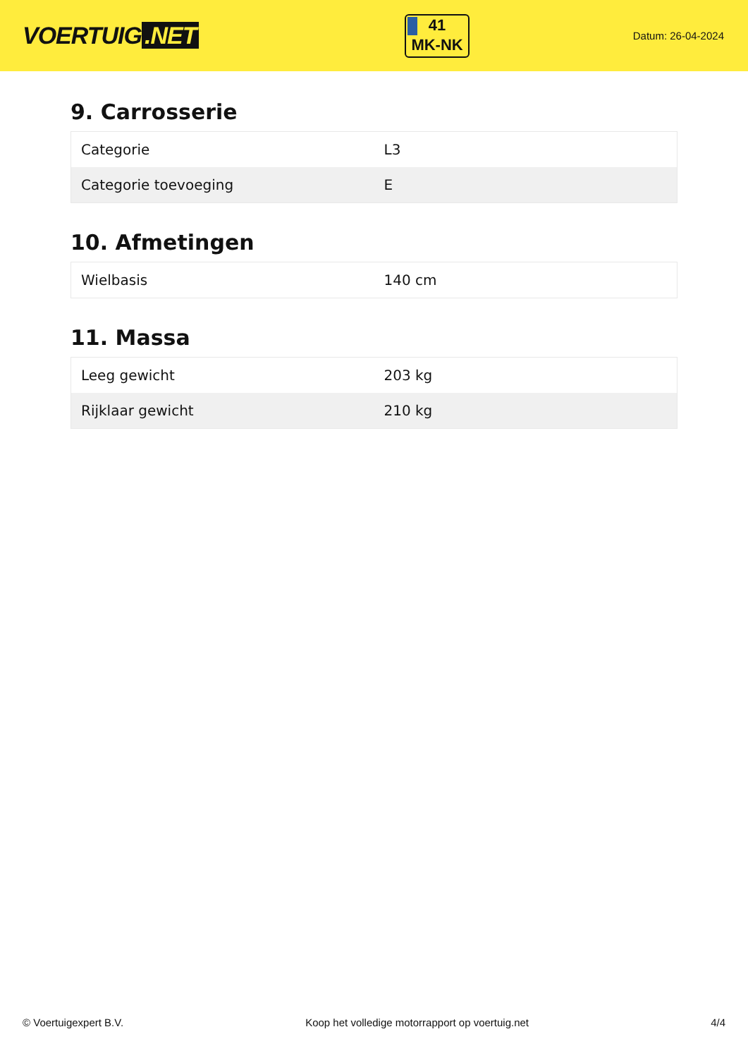VOERTUIG.NET
41
MK-NK
Datum: 26-04-2024
9. Carrosserie
| Categorie | L3 |
| Categorie toevoeging | E |
10. Afmetingen
| Wielbasis | 140 cm |
11. Massa
| Leeg gewicht | 203 kg |
| Rijklaar gewicht | 210 kg |
© Voertuigexpert B.V. Koop het volledige motorrapport op voertuig.net 4/4